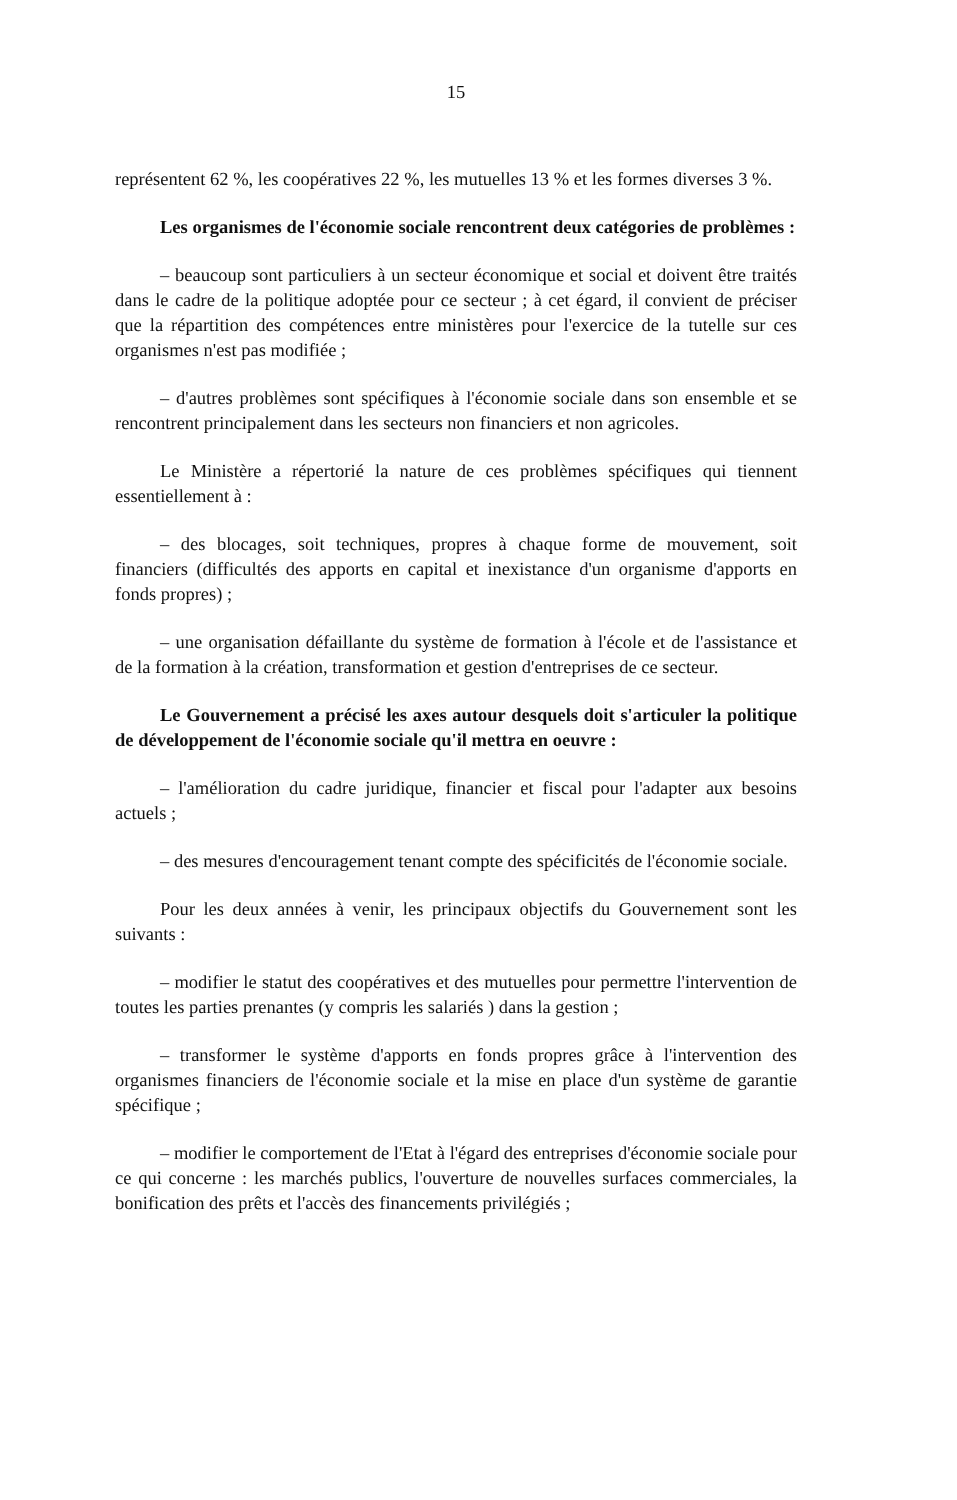15
représentent 62 %, les coopératives 22 %, les mutuelles 13 % et les formes diverses 3 %.
Les organismes de l'économie sociale rencontrent deux catégories de problèmes :
– beaucoup sont particuliers à un secteur économique et social et doivent être traités dans le cadre de la politique adoptée pour ce secteur ; à cet égard, il convient de préciser que la répartition des compétences entre ministères pour l'exercice de la tutelle sur ces organismes n'est pas modifiée ;
– d'autres problèmes sont spécifiques à l'économie sociale dans son ensemble et se rencontrent principalement dans les secteurs non financiers et non agricoles.
Le Ministère a répertorié la nature de ces problèmes spécifiques qui tiennent essentiellement à :
– des blocages, soit techniques, propres à chaque forme de mouvement, soit financiers (difficultés des apports en capital et inexistance d'un organisme d'apports en fonds propres) ;
– une organisation défaillante du système de formation à l'école et de l'assistance et de la formation à la création, transformation et gestion d'entreprises de ce secteur.
Le Gouvernement a précisé les axes autour desquels doit s'articuler la politique de développement de l'économie sociale qu'il mettra en oeuvre :
– l'amélioration du cadre juridique, financier et fiscal pour l'adapter aux besoins actuels ;
– des mesures d'encouragement tenant compte des spécificités de l'économie sociale.
Pour les deux années à venir, les principaux objectifs du Gouvernement sont les suivants :
– modifier le statut des coopératives et des mutuelles pour permettre l'intervention de toutes les parties prenantes (y compris les salariés ) dans la gestion ;
– transformer le système d'apports en fonds propres grâce à l'intervention des organismes financiers de l'économie sociale et la mise en place d'un système de garantie spécifique ;
– modifier le comportement de l'Etat à l'égard des entreprises d'économie sociale pour ce qui concerne : les marchés publics, l'ouverture de nouvelles surfaces commerciales, la bonification des prêts et l'accès des financements privilégiés ;